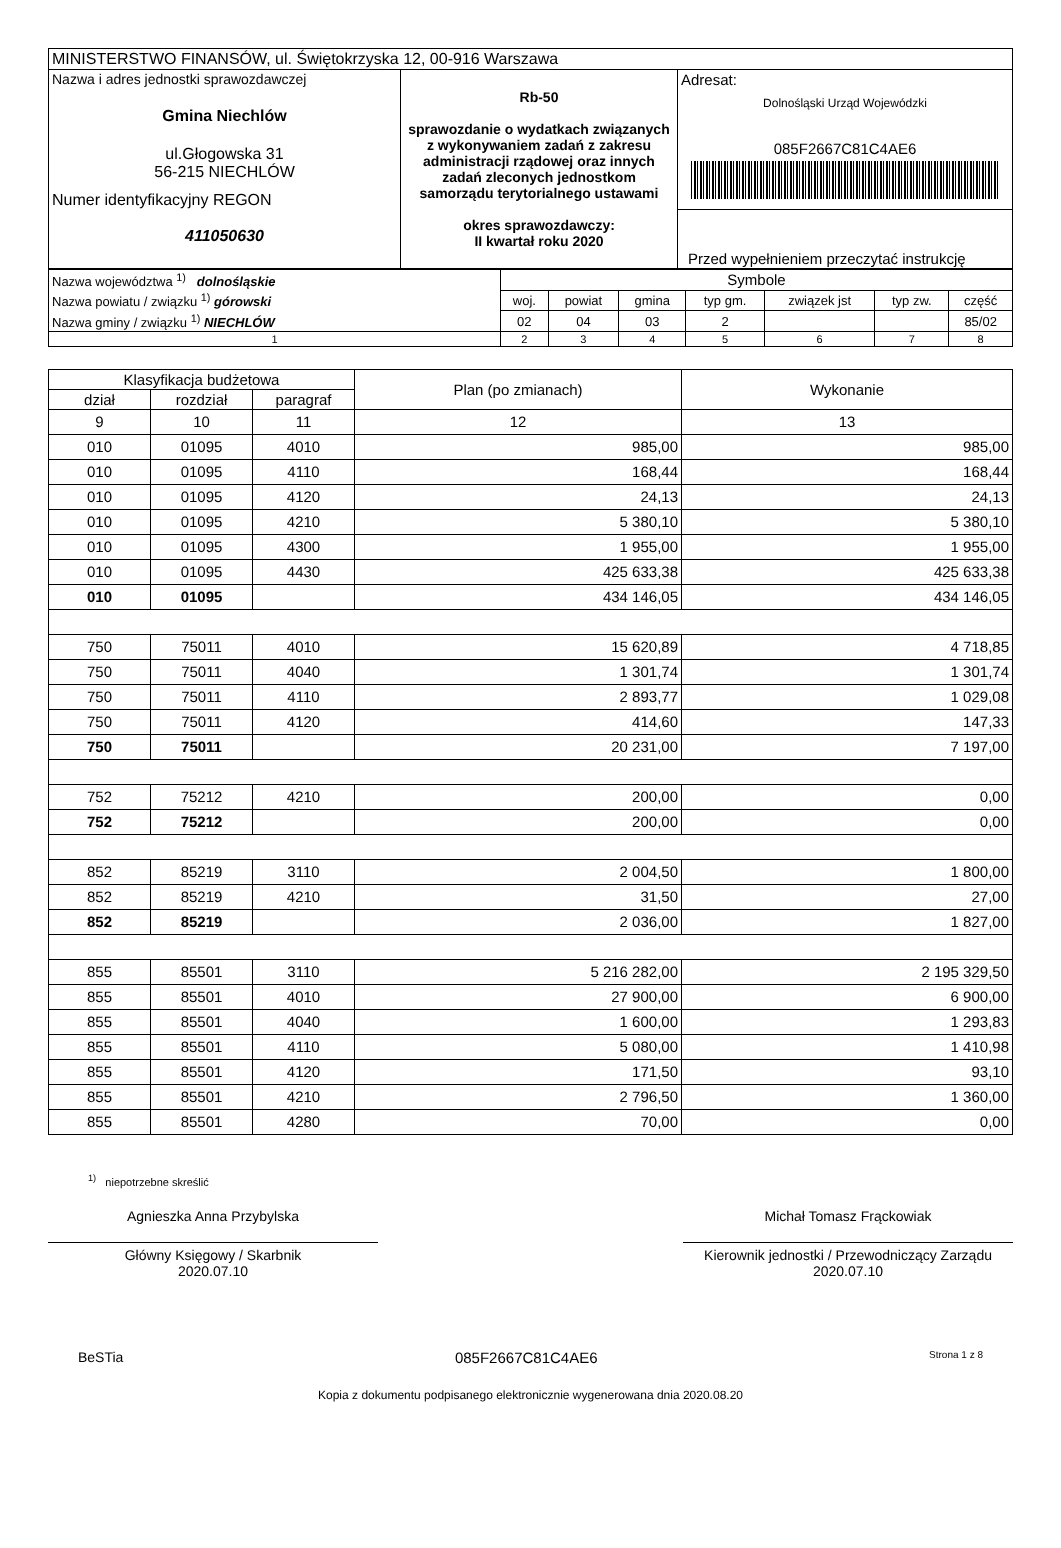| MINISTERSTWO FINANSÓW, ul. Świętokrzyska 12, 00-916 Warszawa | | |
| Nazwa i adres jednostki sprawozdawczej Gmina Niechlów ul.Głogowska 31 56-215 NIECHLÓW Numer identyfikacyjny REGON 411050630 | Rb-50 sprawozdanie o wydatkach związanych z wykonywaniem zadań z zakresu administracji rządowej oraz innych zadań zleconych jednostkom samorządu terytorialnego ustawami okres sprawozdawczy: II kwartał roku 2020 | Adresat: Dolnośląski Urząd Wojewódzki 085F2667C81C4AE6 Przed wypełnieniem przeczytać instrukcję |
| Nazwa województwa <sup>1)</sup> dolnośląskie | Symbole | | | | | | |
| Nazwa powiatu / związku <sup>1)</sup> górowski | woj. | powiat | gmina | typ gm. | związek jst | typ zw. | część |
| Nazwa gminy / związku <sup>1)</sup> NIECHLÓW | 02 | 04 | 03 | 2 | | | 85/02 |
| 1 | 2 | 3 | 4 | 5 | 6 | 7 | 8 |
| Klasyfikacja budżetowa | | | Plan (po zmianach) | Wykonanie |
| --- | --- | --- | --- | --- |
| dział | rozdział | paragraf | | |
| 9 | 10 | 11 | 12 | 13 |
| 010 | 01095 | 4010 | 985,00 | 985,00 |
| 010 | 01095 | 4110 | 168,44 | 168,44 |
| 010 | 01095 | 4120 | 24,13 | 24,13 |
| 010 | 01095 | 4210 | 5 380,10 | 5 380,10 |
| 010 | 01095 | 4300 | 1 955,00 | 1 955,00 |
| 010 | 01095 | 4430 | 425 633,38 | 425 633,38 |
| 010 | 01095 | | 434 146,05 | 434 146,05 |
| 750 | 75011 | 4010 | 15 620,89 | 4 718,85 |
| 750 | 75011 | 4040 | 1 301,74 | 1 301,74 |
| 750 | 75011 | 4110 | 2 893,77 | 1 029,08 |
| 750 | 75011 | 4120 | 414,60 | 147,33 |
| 750 | 75011 | | 20 231,00 | 7 197,00 |
| 752 | 75212 | 4210 | 200,00 | 0,00 |
| 752 | 75212 | | 200,00 | 0,00 |
| 852 | 85219 | 3110 | 2 004,50 | 1 800,00 |
| 852 | 85219 | 4210 | 31,50 | 27,00 |
| 852 | 85219 | | 2 036,00 | 1 827,00 |
| 855 | 85501 | 3110 | 5 216 282,00 | 2 195 329,50 |
| 855 | 85501 | 4010 | 27 900,00 | 6 900,00 |
| 855 | 85501 | 4040 | 1 600,00 | 1 293,83 |
| 855 | 85501 | 4110 | 5 080,00 | 1 410,98 |
| 855 | 85501 | 4120 | 171,50 | 93,10 |
| 855 | 85501 | 4210 | 2 796,50 | 1 360,00 |
| 855 | 85501 | 4280 | 70,00 | 0,00 |
<sup>1)</sup> niepotrzebne skreślić
Agnieszka Anna Przybylska
Główny Księgowy / Skarbnik
2020.07.10
Michał Tomasz Frąckowiak
Kierownik jednostki / Przewodniczący Zarządu
2020.07.10
BeSTia 085F2667C81C4AE6 Strona 1 z 8
Kopia z dokumentu podpisanego elektronicznie wygenerowana dnia 2020.08.20